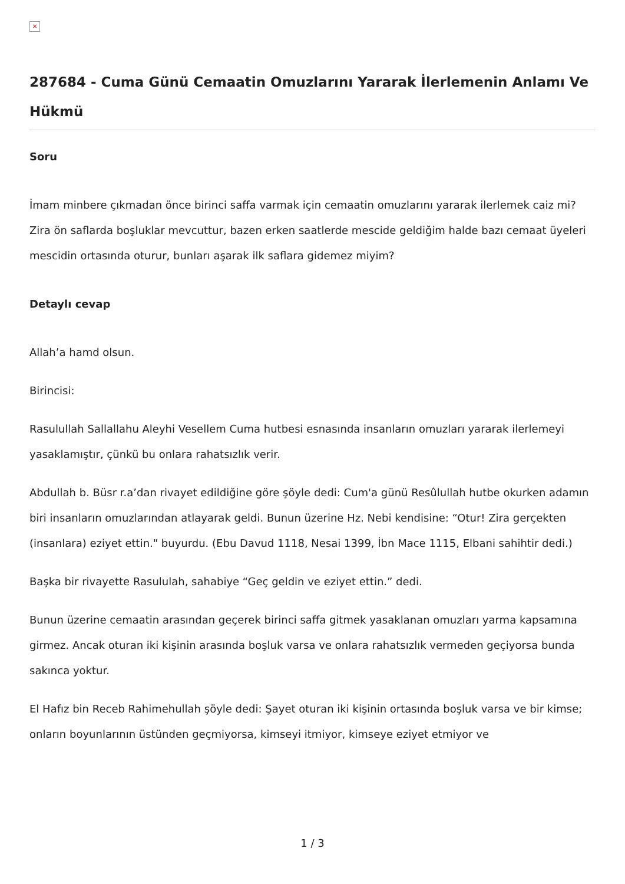×
287684 - Cuma Günü Cemaatin Omuzlarını Yararak İlerlemenin Anlamı Ve Hükmü
Soru
İmam minbere çıkmadan önce birinci saffa varmak için cemaatin omuzlarını yararak ilerlemek caiz mi? Zira ön saflarda boşluklar mevcuttur, bazen erken saatlerde mescide geldiğim halde bazı cemaat üyeleri mescidin ortasında oturur, bunları aşarak ilk saflara gidemez miyim?
Detaylı cevap
Allah’a hamd olsun.
Birincisi:
Rasulullah Sallallahu Aleyhi Vesellem Cuma hutbesi esnasında insanların omuzları yararak ilerlemeyi yasaklamıştır, çünkü bu onlara rahatsızlık verir.
Abdullah b. Büsr r.a’dan rivayet edildiğine göre şöyle dedi: Cum'a günü Resûlullah hutbe okurken adamın biri insanların omuzlarından atlayarak geldi. Bunun üzerine Hz. Nebi kendisine: “Otur! Zira gerçekten (insanlara) eziyet ettin." buyurdu. (Ebu Davud 1118, Nesai 1399, İbn Mace 1115, Elbani sahihtir dedi.)
Başka bir rivayette Rasululah, sahabiye “Geç geldin ve eziyet ettin.” dedi.
Bunun üzerine cemaatin arasından geçerek birinci saffa gitmek yasaklanan omuzları yarma kapsamına girmez. Ancak oturan iki kişinin arasında boşluk varsa ve onlara rahatsızlık vermeden geçiyorsa bunda sakınca yoktur.
El Hafız bin Receb Rahimehullah şöyle dedi: Şayet oturan iki kişinin ortasında boşluk varsa ve bir kimse; onların boyunlarının üstünden geçmiyorsa, kimseyi itmiyor, kimseye eziyet etmiyor ve
1 / 3